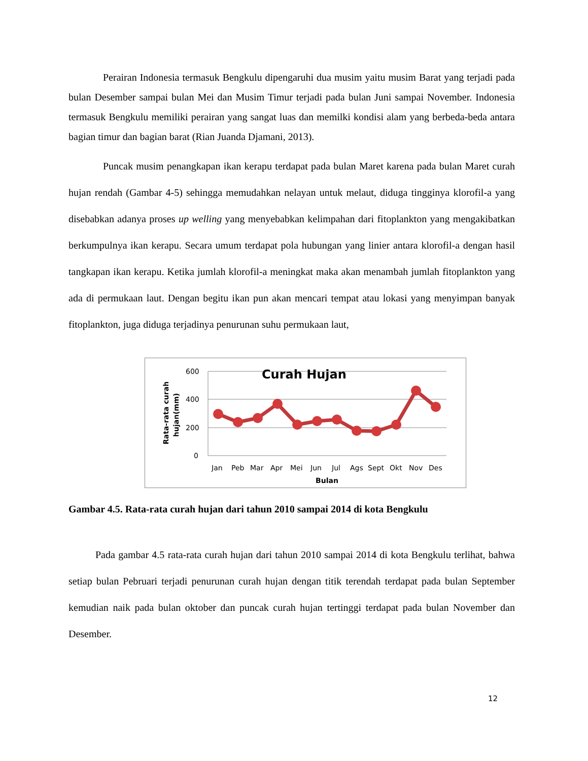Perairan Indonesia termasuk Bengkulu dipengaruhi dua musim yaitu musim Barat yang terjadi pada bulan Desember sampai bulan Mei dan Musim Timur terjadi pada bulan Juni sampai November. Indonesia termasuk Bengkulu memiliki perairan yang sangat luas dan memilki kondisi alam yang berbeda-beda antara bagian timur dan bagian barat (Rian Juanda Djamani, 2013).
Puncak musim penangkapan ikan kerapu terdapat pada bulan Maret karena pada bulan Maret curah hujan rendah (Gambar 4-5) sehingga memudahkan nelayan untuk melaut, diduga tingginya klorofil-a yang disebabkan adanya proses up welling yang menyebabkan kelimpahan dari fitoplankton yang mengakibatkan berkumpulnya ikan kerapu. Secara umum terdapat pola hubungan yang linier antara klorofil-a dengan hasil tangkapan ikan kerapu. Ketika jumlah klorofil-a meningkat maka akan menambah jumlah fitoplankton yang ada di permukaan laut. Dengan begitu ikan pun akan mencari tempat atau lokasi yang menyimpan banyak fitoplankton, juga diduga terjadinya penurunan suhu permukaan laut,
600
400
200
0
Curah Hujan
Rata-rata curah
hujan(mm)
Jan
Peb
Mar
Apr
Mei
Jun
Jul
Ags
Sept
Okt
Nov
Des
Bulan
Gambar 4.5. Rata-rata curah hujan dari tahun 2010 sampai 2014 di kota Bengkulu
Pada gambar 4.5 rata-rata curah hujan dari tahun 2010 sampai 2014 di kota Bengkulu terlihat, bahwa setiap bulan Pebruari terjadi penurunan curah hujan dengan titik terendah terdapat pada bulan September kemudian naik pada bulan oktober dan puncak curah hujan tertinggi terdapat pada bulan November dan Desember.
12